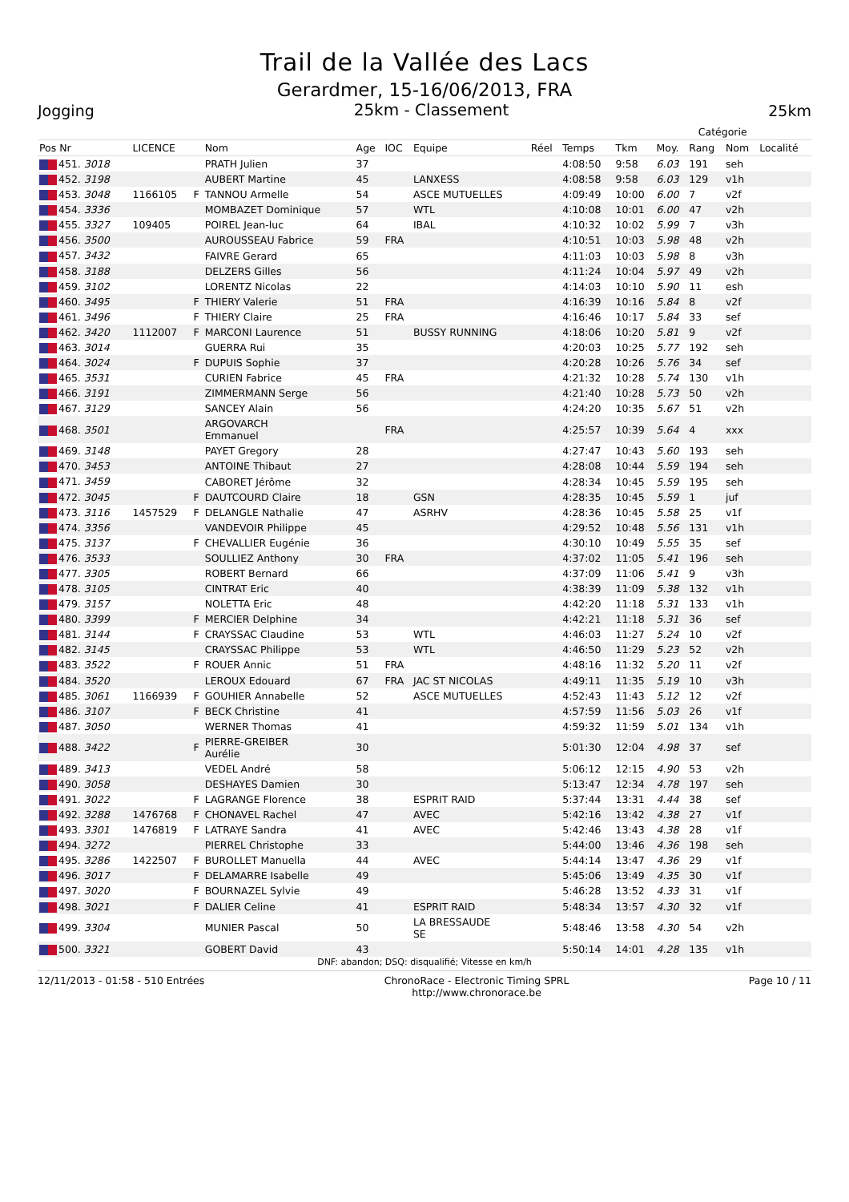Trail de la Vallée des Lacs
Gerardmer, 15-16/06/2013, FRA
Jogging
25km - Classement
25km
| | | | | | | | | | | | Catégorie | | |
| --- | --- | --- | --- | --- | --- | --- | --- | --- | --- | --- | --- | --- | --- |
| Pos Nr | LICENCE | | Nom | Age | IOC | Equipe | Réel | Temps | Tkm | Moy. | Rang | Nom | Localité |
| 451. 3018 | | | PRATH Julien | 37 | | | | 4:08:50 | 9:58 | 6.03 | 191 | seh | |
| 452. 3198 | | | AUBERT Martine | 45 | | LANXESS | | 4:08:58 | 9:58 | 6.03 | 129 | v1h | |
| 453. 3048 | 1166105 | F | TANNOU Armelle | 54 | | ASCE MUTUELLES | | 4:09:49 | 10:00 | 6.00 | 7 | v2f | |
| 454. 3336 | | | MOMBAZET Dominique | 57 | | WTL | | 4:10:08 | 10:01 | 6.00 | 47 | v2h | |
| 455. 3327 | 109405 | | POIREL Jean-luc | 64 | | IBAL | | 4:10:32 | 10:02 | 5.99 | 7 | v3h | |
| 456. 3500 | | | AUROUSSEAU Fabrice | 59 | FRA | | | 4:10:51 | 10:03 | 5.98 | 48 | v2h | |
| 457. 3432 | | | FAIVRE Gerard | 65 | | | | 4:11:03 | 10:03 | 5.98 | 8 | v3h | |
| 458. 3188 | | | DELZERS Gilles | 56 | | | | 4:11:24 | 10:04 | 5.97 | 49 | v2h | |
| 459. 3102 | | | LORENTZ Nicolas | 22 | | | | 4:14:03 | 10:10 | 5.90 | 11 | esh | |
| 460. 3495 | | F | THIERY Valerie | 51 | FRA | | | 4:16:39 | 10:16 | 5.84 | 8 | v2f | |
| 461. 3496 | | F | THIERY Claire | 25 | FRA | | | 4:16:46 | 10:17 | 5.84 | 33 | sef | |
| 462. 3420 | 1112007 | F | MARCONI Laurence | 51 | | BUSSY RUNNING | | 4:18:06 | 10:20 | 5.81 | 9 | v2f | |
| 463. 3014 | | | GUERRA Rui | 35 | | | | 4:20:03 | 10:25 | 5.77 | 192 | seh | |
| 464. 3024 | | F | DUPUIS Sophie | 37 | | | | 4:20:28 | 10:26 | 5.76 | 34 | sef | |
| 465. 3531 | | | CURIEN Fabrice | 45 | FRA | | | 4:21:32 | 10:28 | 5.74 | 130 | v1h | |
| 466. 3191 | | | ZIMMERMANN Serge | 56 | | | | 4:21:40 | 10:28 | 5.73 | 50 | v2h | |
| 467. 3129 | | | SANCEY Alain | 56 | | | | 4:24:20 | 10:35 | 5.67 | 51 | v2h | |
| 468. 3501 | | | ARGOVARCH Emmanuel | | FRA | | | 4:25:57 | 10:39 | 5.64 | 4 | xxx | |
| 469. 3148 | | | PAYET Gregory | 28 | | | | 4:27:47 | 10:43 | 5.60 | 193 | seh | |
| 470. 3453 | | | ANTOINE Thibaut | 27 | | | | 4:28:08 | 10:44 | 5.59 | 194 | seh | |
| 471. 3459 | | | CABORET Jérôme | 32 | | | | 4:28:34 | 10:45 | 5.59 | 195 | seh | |
| 472. 3045 | | F | DAUTCOURD Claire | 18 | | GSN | | 4:28:35 | 10:45 | 5.59 | 1 | juf | |
| 473. 3116 | 1457529 | F | DELANGLE Nathalie | 47 | | ASRHV | | 4:28:36 | 10:45 | 5.58 | 25 | v1f | |
| 474. 3356 | | | VANDEVOIR Philippe | 45 | | | | 4:29:52 | 10:48 | 5.56 | 131 | v1h | |
| 475. 3137 | | F | CHEVALLIER Eugénie | 36 | | | | 4:30:10 | 10:49 | 5.55 | 35 | sef | |
| 476. 3533 | | | SOULLIEZ Anthony | 30 | FRA | | | 4:37:02 | 11:05 | 5.41 | 196 | seh | |
| 477. 3305 | | | ROBERT Bernard | 66 | | | | 4:37:09 | 11:06 | 5.41 | 9 | v3h | |
| 478. 3105 | | | CINTRAT Eric | 40 | | | | 4:38:39 | 11:09 | 5.38 | 132 | v1h | |
| 479. 3157 | | | NOLETTA Eric | 48 | | | | 4:42:20 | 11:18 | 5.31 | 133 | v1h | |
| 480. 3399 | | F | MERCIER Delphine | 34 | | | | 4:42:21 | 11:18 | 5.31 | 36 | sef | |
| 481. 3144 | | F | CRAYSSAC Claudine | 53 | | WTL | | 4:46:03 | 11:27 | 5.24 | 10 | v2f | |
| 482. 3145 | | | CRAYSSAC Philippe | 53 | | WTL | | 4:46:50 | 11:29 | 5.23 | 52 | v2h | |
| 483. 3522 | | F | ROUER Annic | 51 | FRA | | | 4:48:16 | 11:32 | 5.20 | 11 | v2f | |
| 484. 3520 | | | LEROUX Edouard | 67 | FRA | JAC ST NICOLAS | | 4:49:11 | 11:35 | 5.19 | 10 | v3h | |
| 485. 3061 | 1166939 | F | GOUHIER Annabelle | 52 | | ASCE MUTUELLES | | 4:52:43 | 11:43 | 5.12 | 12 | v2f | |
| 486. 3107 | | F | BECK Christine | 41 | | | | 4:57:59 | 11:56 | 5.03 | 26 | v1f | |
| 487. 3050 | | | WERNER Thomas | 41 | | | | 4:59:32 | 11:59 | 5.01 | 134 | v1h | |
| 488. 3422 | | F | PIERRE-GREIBER Aurélie | 30 | | | | 5:01:30 | 12:04 | 4.98 | 37 | sef | |
| 489. 3413 | | | VEDEL André | 58 | | | | 5:06:12 | 12:15 | 4.90 | 53 | v2h | |
| 490. 3058 | | | DESHAYES Damien | 30 | | | | 5:13:47 | 12:34 | 4.78 | 197 | seh | |
| 491. 3022 | | F | LAGRANGE Florence | 38 | | ESPRIT RAID | | 5:37:44 | 13:31 | 4.44 | 38 | sef | |
| 492. 3288 | 1476768 | F | CHONAVEL Rachel | 47 | | AVEC | | 5:42:16 | 13:42 | 4.38 | 27 | v1f | |
| 493. 3301 | 1476819 | F | LATRAYE Sandra | 41 | | AVEC | | 5:42:46 | 13:43 | 4.38 | 28 | v1f | |
| 494. 3272 | | | PIERREL Christophe | 33 | | | | 5:44:00 | 13:46 | 4.36 | 198 | seh | |
| 495. 3286 | 1422507 | F | BUROLLET Manuella | 44 | | AVEC | | 5:44:14 | 13:47 | 4.36 | 29 | v1f | |
| 496. 3017 | | F | DELAMARRE Isabelle | 49 | | | | 5:45:06 | 13:49 | 4.35 | 30 | v1f | |
| 497. 3020 | | F | BOURNAZEL Sylvie | 49 | | | | 5:46:28 | 13:52 | 4.33 | 31 | v1f | |
| 498. 3021 | | F | DALIER Celine | 41 | | ESPRIT RAID | | 5:48:34 | 13:57 | 4.30 | 32 | v1f | |
| 499. 3304 | | | MUNIER Pascal | 50 | | LA BRESSAUDE SE | | 5:48:46 | 13:58 | 4.30 | 54 | v2h | |
| 500. 3321 | | | GOBERT David | 43 | | | | 5:50:14 | 14:01 | 4.28 | 135 | v1h | |
DNF: abandon; DSQ: disqualifié; Vitesse en km/h
12/11/2013 - 01:58 - 510 Entrées
ChronoRace - Electronic Timing SPRL
http://www.chronorace.be
Page 10 / 11